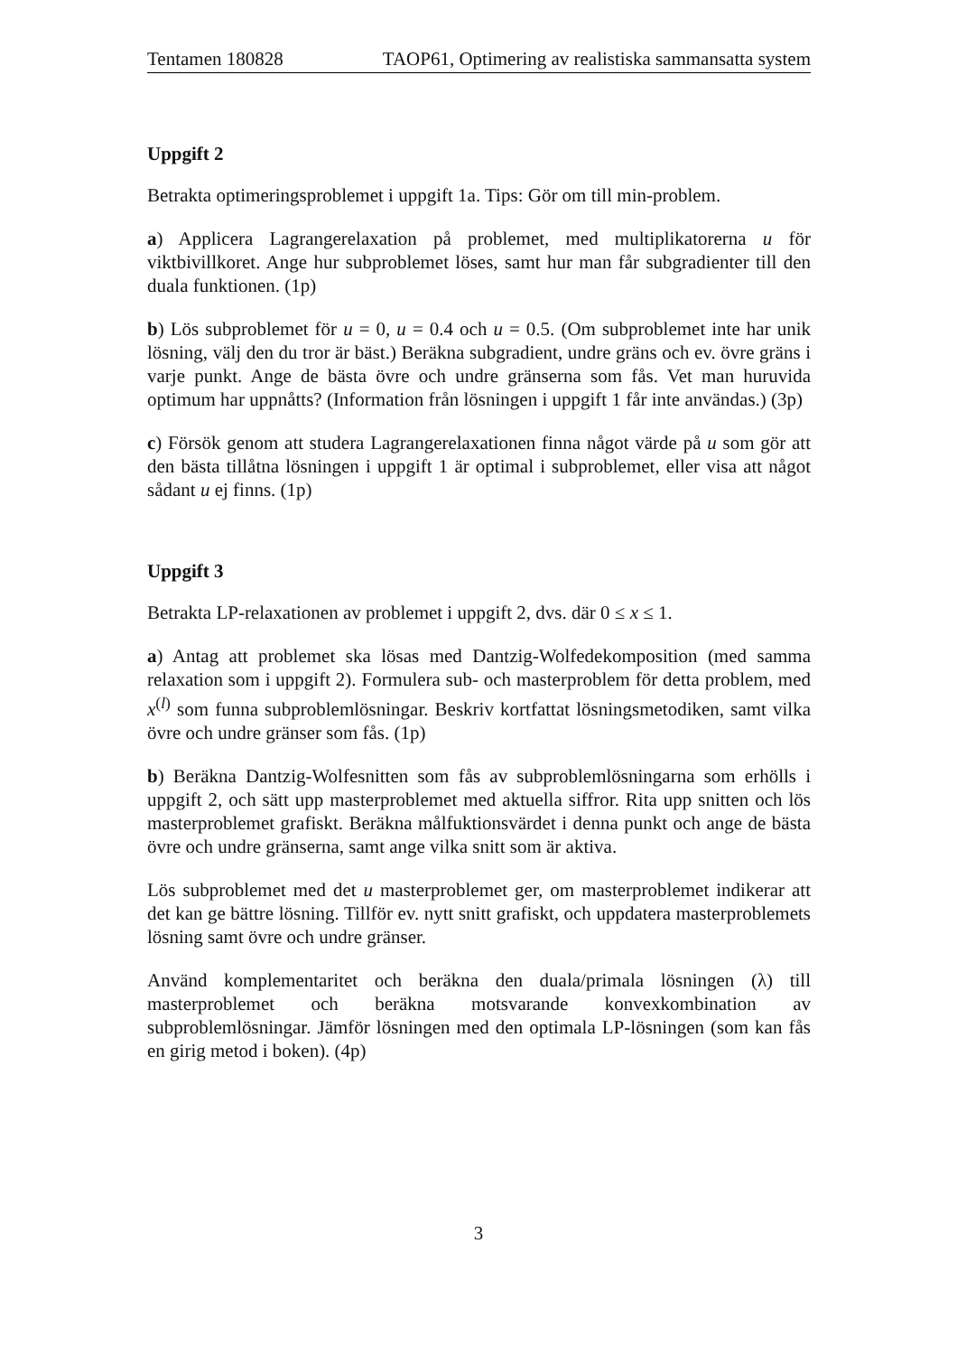Tentamen 180828 TAOP61, Optimering av realistiska sammansatta system
Uppgift 2
Betrakta optimeringsproblemet i uppgift 1a. Tips: Gör om till min-problem.
a) Applicera Lagrangerelaxation på problemet, med multiplikatorerna u för viktbivillkoret. Ange hur subproblemet löses, samt hur man får subgradienter till den duala funktionen. (1p)
b) Lös subproblemet för u = 0, u = 0.4 och u = 0.5. (Om subproblemet inte har unik lösning, välj den du tror är bäst.) Beräkna subgradient, undre gräns och ev. övre gräns i varje punkt. Ange de bästa övre och undre gränserna som fås. Vet man huruvida optimum har uppnåtts? (Information från lösningen i uppgift 1 får inte användas.) (3p)
c) Försök genom att studera Lagrangerelaxationen finna något värde på u som gör att den bästa tillåtna lösningen i uppgift 1 är optimal i subproblemet, eller visa att något sådant u ej finns. (1p)
Uppgift 3
Betrakta LP-relaxationen av problemet i uppgift 2, dvs. där 0 ≤ x ≤ 1.
a) Antag att problemet ska lösas med Dantzig-Wolfedekomposition (med samma relaxation som i uppgift 2). Formulera sub- och masterproblem för detta problem, med x<sup>(l)</sup> som funna subproblemlösningar. Beskriv kortfattat lösningsmetodiken, samt vilka övre och undre gränser som fås. (1p)
b) Beräkna Dantzig-Wolfesnitten som fås av subproblemlösningarna som erhölls i uppgift 2, och sätt upp masterproblemet med aktuella siffror. Rita upp snitten och lös masterproblemet grafiskt. Beräkna målfuktionsvärdet i denna punkt och ange de bästa övre och undre gränserna, samt ange vilka snitt som är aktiva.
Lös subproblemet med det u masterproblemet ger, om masterproblemet indikerar att det kan ge bättre lösning. Tillför ev. nytt snitt grafiskt, och uppdatera masterproblemets lösning samt övre och undre gränser.
Använd komplementaritet och beräkna den duala/primala lösningen (λ) till masterproblemet och beräkna motsvarande konvexkombination av subproblemlösningar. Jämför lösningen med den optimala LP-lösningen (som kan fås en girig metod i boken). (4p)
3